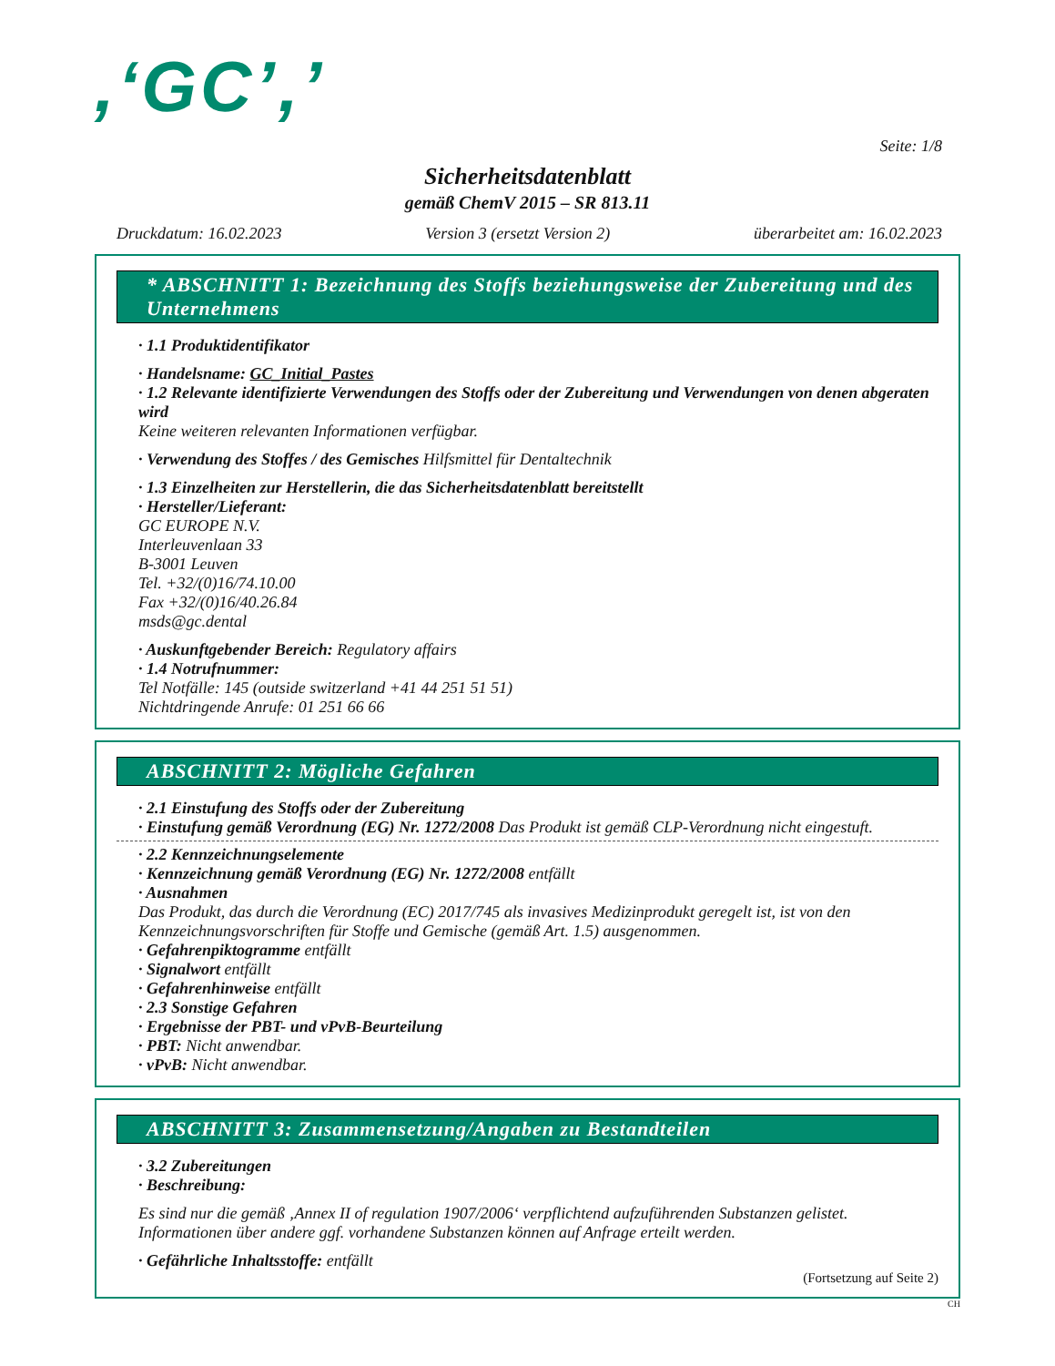,‘GC’,’
Seite: 1/8
Sicherheitsdatenblatt
gemäß ChemV 2015 – SR 813.11
Druckdatum: 16.02.2023 Version 3 (ersetzt Version 2) überarbeitet am: 16.02.2023
* ABSCHNITT 1: Bezeichnung des Stoffs beziehungsweise der Zubereitung und des Unternehmens
· 1.1 Produktidentifikator
· Handelsname: GC_Initial_Pastes
· 1.2 Relevante identifizierte Verwendungen des Stoffs oder der Zubereitung und Verwendungen von denen abgeraten wird
Keine weiteren relevanten Informationen verfügbar.
· Verwendung des Stoffes / des Gemisches Hilfsmittel für Dentaltechnik
· 1.3 Einzelheiten zur Herstellerin, die das Sicherheitsdatenblatt bereitstellt
· Hersteller/Lieferant:
GC EUROPE N.V.
Interleuvenlaan 33
B-3001 Leuven
Tel. +32/(0)16/74.10.00
Fax +32/(0)16/40.26.84
msds@gc.dental
· Auskunftgebender Bereich: Regulatory affairs
· 1.4 Notrufnummer:
Tel Notfälle: 145 (outside switzerland +41 44 251 51 51)
Nichtdringende Anrufe: 01 251 66 66
ABSCHNITT 2: Mögliche Gefahren
· 2.1 Einstufung des Stoffs oder der Zubereitung
· Einstufung gemäß Verordnung (EG) Nr. 1272/2008 Das Produkt ist gemäß CLP-Verordnung nicht eingestuft.
· 2.2 Kennzeichnungselemente
· Kennzeichnung gemäß Verordnung (EG) Nr. 1272/2008 entfällt
· Ausnahmen
Das Produkt, das durch die Verordnung (EC) 2017/745 als invasives Medizinprodukt geregelt ist, ist von den Kennzeichnungsvorschriften für Stoffe und Gemische (gemäß Art. 1.5) ausgenommen.
· Gefahrenpiktogramme entfällt
· Signalwort entfällt
· Gefahrenhinweise entfällt
· 2.3 Sonstige Gefahren
· Ergebnisse der PBT- und vPvB-Beurteilung
· PBT: Nicht anwendbar.
· vPvB: Nicht anwendbar.
ABSCHNITT 3: Zusammensetzung/Angaben zu Bestandteilen
· 3.2 Zubereitungen
· Beschreibung:
Es sind nur die gemäß ‚Annex II of regulation 1907/2006‘ verpflichtend aufzuführenden Substanzen gelistet. Informationen über andere ggf. vorhandene Substanzen können auf Anfrage erteilt werden.
· Gefährliche Inhaltsstoffe: entfällt
(Fortsetzung auf Seite 2)
CH